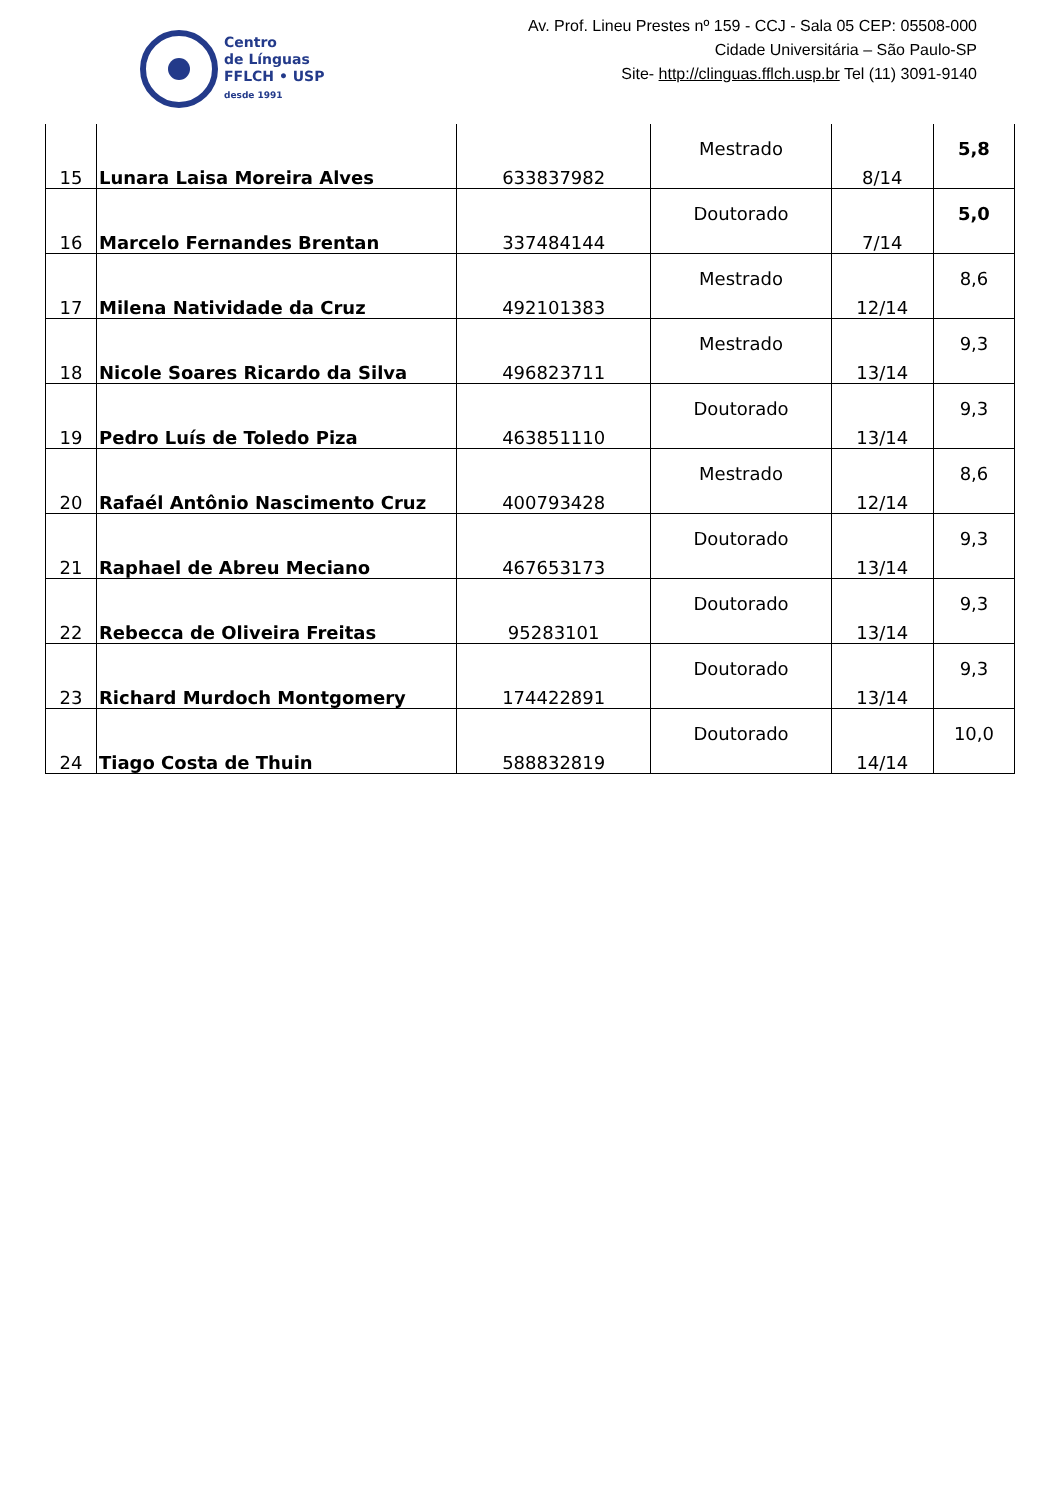Centro
de Línguas
FFLCH • USP
desde 1991
Av. Prof. Lineu Prestes nº 159 - CCJ - Sala 05 CEP: 05508-000
Cidade Universitária – São Paulo-SP
Site- http://clinguas.fflch.usp.br Tel (11) 3091-9140
| 15 | Lunara Laisa Moreira Alves | 633837982 | Mestrado | 8/14 | 5,8 |
| 16 | Marcelo Fernandes Brentan | 337484144 | Doutorado | 7/14 | 5,0 |
| 17 | Milena Natividade da Cruz | 492101383 | Mestrado | 12/14 | 8,6 |
| 18 | Nicole Soares Ricardo da Silva | 496823711 | Mestrado | 13/14 | 9,3 |
| 19 | Pedro Luís de Toledo Piza | 463851110 | Doutorado | 13/14 | 9,3 |
| 20 | Rafaél Antônio Nascimento Cruz | 400793428 | Mestrado | 12/14 | 8,6 |
| 21 | Raphael de Abreu Meciano | 467653173 | Doutorado | 13/14 | 9,3 |
| 22 | Rebecca de Oliveira Freitas | 95283101 | Doutorado | 13/14 | 9,3 |
| 23 | Richard Murdoch Montgomery | 174422891 | Doutorado | 13/14 | 9,3 |
| 24 | Tiago Costa de Thuin | 588832819 | Doutorado | 14/14 | 10,0 |